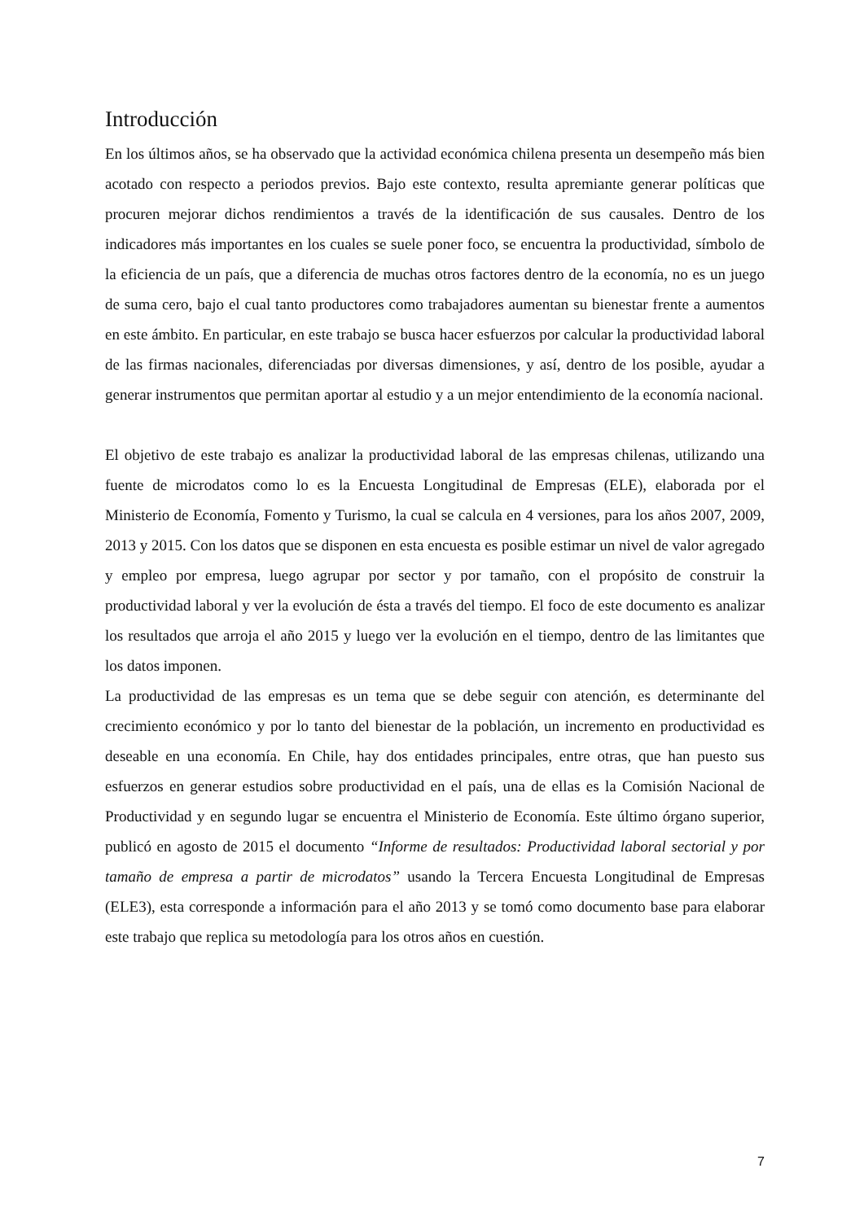Introducción
En los últimos años, se ha observado que la actividad económica chilena presenta un desempeño más bien acotado con respecto a periodos previos. Bajo este contexto, resulta apremiante generar políticas que procuren mejorar dichos rendimientos a través de la identificación de sus causales. Dentro de los indicadores más importantes en los cuales se suele poner foco, se encuentra la productividad, símbolo de la eficiencia de un país, que a diferencia de muchas otros factores dentro de la economía, no es un juego de suma cero, bajo el cual tanto productores como trabajadores aumentan su bienestar frente a aumentos en este ámbito. En particular, en este trabajo se busca hacer esfuerzos por calcular la productividad laboral de las firmas nacionales, diferenciadas por diversas dimensiones, y así, dentro de los posible, ayudar a generar instrumentos que permitan aportar al estudio y a un mejor entendimiento de la economía nacional.
El objetivo de este trabajo es analizar la productividad laboral de las empresas chilenas, utilizando una fuente de microdatos como lo es la Encuesta Longitudinal de Empresas (ELE), elaborada por el Ministerio de Economía, Fomento y Turismo, la cual se calcula en 4 versiones, para los años 2007, 2009, 2013 y 2015. Con los datos que se disponen en esta encuesta es posible estimar un nivel de valor agregado y empleo por empresa, luego agrupar por sector y por tamaño, con el propósito de construir la productividad laboral y ver la evolución de ésta a través del tiempo. El foco de este documento es analizar los resultados que arroja el año 2015 y luego ver la evolución en el tiempo, dentro de las limitantes que los datos imponen.
La productividad de las empresas es un tema que se debe seguir con atención, es determinante del crecimiento económico y por lo tanto del bienestar de la población, un incremento en productividad es deseable en una economía. En Chile, hay dos entidades principales, entre otras, que han puesto sus esfuerzos en generar estudios sobre productividad en el país, una de ellas es la Comisión Nacional de Productividad y en segundo lugar se encuentra el Ministerio de Economía. Este último órgano superior, publicó en agosto de 2015 el documento “Informe de resultados: Productividad laboral sectorial y por tamaño de empresa a partir de microdatos” usando la Tercera Encuesta Longitudinal de Empresas (ELE3), esta corresponde a información para el año 2013 y se tomó como documento base para elaborar este trabajo que replica su metodología para los otros años en cuestión.
7